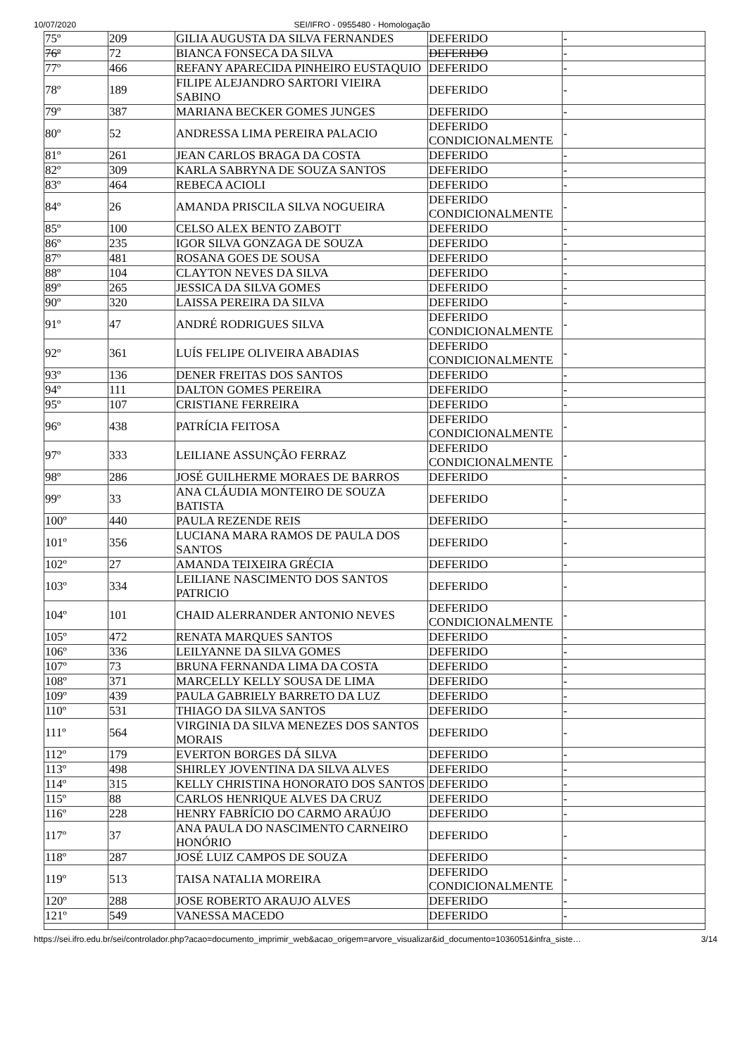10/07/2020 SEI/IFRO - 0955480 - Homologação
| 75º | 209 | GILIA AUGUSTA DA SILVA FERNANDES | DEFERIDO | - |
| 76º | 72 | BIANCA FONSECA DA SILVA | DEFERIDO | - |
| 77º | 466 | REFANY APARECIDA PINHEIRO EUSTAQUIO | DEFERIDO | - |
| 78º | 189 | FILIPE ALEJANDRO SARTORI VIEIRA SABINO | DEFERIDO | - |
| 79º | 387 | MARIANA BECKER GOMES JUNGES | DEFERIDO | - |
| 80º | 52 | ANDRESSA LIMA PEREIRA PALACIO | DEFERIDO CONDICIONALMENTE | - |
| 81º | 261 | JEAN CARLOS BRAGA DA COSTA | DEFERIDO | - |
| 82º | 309 | KARLA SABRYNA DE SOUZA SANTOS | DEFERIDO | - |
| 83º | 464 | REBECA ACIOLI | DEFERIDO | - |
| 84º | 26 | AMANDA PRISCILA SILVA NOGUEIRA | DEFERIDO CONDICIONALMENTE | - |
| 85º | 100 | CELSO ALEX BENTO ZABOTT | DEFERIDO | - |
| 86º | 235 | IGOR SILVA GONZAGA DE SOUZA | DEFERIDO | - |
| 87º | 481 | ROSANA GOES DE SOUSA | DEFERIDO | - |
| 88º | 104 | CLAYTON NEVES DA SILVA | DEFERIDO | - |
| 89º | 265 | JESSICA DA SILVA GOMES | DEFERIDO | - |
| 90º | 320 | LAISSA PEREIRA DA SILVA | DEFERIDO | - |
| 91º | 47 | ANDRÉ RODRIGUES SILVA | DEFERIDO CONDICIONALMENTE | - |
| 92º | 361 | LUÍS FELIPE OLIVEIRA ABADIAS | DEFERIDO CONDICIONALMENTE | - |
| 93º | 136 | DENER FREITAS DOS SANTOS | DEFERIDO | - |
| 94º | 111 | DALTON GOMES PEREIRA | DEFERIDO | - |
| 95º | 107 | CRISTIANE FERREIRA | DEFERIDO | - |
| 96º | 438 | PATRÍCIA FEITOSA | DEFERIDO CONDICIONALMENTE | - |
| 97º | 333 | LEILIANE ASSUNÇÃO FERRAZ | DEFERIDO CONDICIONALMENTE | - |
| 98º | 286 | JOSÉ GUILHERME MORAES DE BARROS | DEFERIDO | - |
| 99º | 33 | ANA CLÁUDIA MONTEIRO DE SOUZA BATISTA | DEFERIDO | - |
| 100º | 440 | PAULA REZENDE REIS | DEFERIDO | - |
| 101º | 356 | LUCIANA MARA RAMOS DE PAULA DOS SANTOS | DEFERIDO | - |
| 102º | 27 | AMANDA TEIXEIRA GRÉCIA | DEFERIDO | - |
| 103º | 334 | LEILIANE NASCIMENTO DOS SANTOS PATRICIO | DEFERIDO | - |
| 104º | 101 | CHAID ALERRANDER ANTONIO NEVES | DEFERIDO CONDICIONALMENTE | - |
| 105º | 472 | RENATA MARQUES SANTOS | DEFERIDO | - |
| 106º | 336 | LEILYANNE DA SILVA GOMES | DEFERIDO | - |
| 107º | 73 | BRUNA FERNANDA LIMA DA COSTA | DEFERIDO | - |
| 108º | 371 | MARCELLY KELLY SOUSA DE LIMA | DEFERIDO | - |
| 109º | 439 | PAULA GABRIELY BARRETO DA LUZ | DEFERIDO | - |
| 110º | 531 | THIAGO DA SILVA SANTOS | DEFERIDO | - |
| 111º | 564 | VIRGINIA DA SILVA MENEZES DOS SANTOS MORAIS | DEFERIDO | - |
| 112º | 179 | EVERTON BORGES DÁ SILVA | DEFERIDO | - |
| 113º | 498 | SHIRLEY JOVENTINA DA SILVA ALVES | DEFERIDO | - |
| 114º | 315 | KELLY CHRISTINA HONORATO DOS SANTOS | DEFERIDO | - |
| 115º | 88 | CARLOS HENRIQUE ALVES DA CRUZ | DEFERIDO | - |
| 116º | 228 | HENRY FABRÍCIO DO CARMO ARAÚJO | DEFERIDO | - |
| 117º | 37 | ANA PAULA DO NASCIMENTO CARNEIRO HONÓRIO | DEFERIDO | - |
| 118º | 287 | JOSÉ LUIZ CAMPOS DE SOUZA | DEFERIDO | - |
| 119º | 513 | TAISA NATALIA MOREIRA | DEFERIDO CONDICIONALMENTE | - |
| 120º | 288 | JOSE ROBERTO ARAUJO ALVES | DEFERIDO | - |
| 121º | 549 | VANESSA MACEDO | DEFERIDO | - |
https://sei.ifro.edu.br/sei/controlador.php?acao=documento_imprimir_web&acao_origem=arvore_visualizar&id_documento=1036051&infra_siste… 3/14